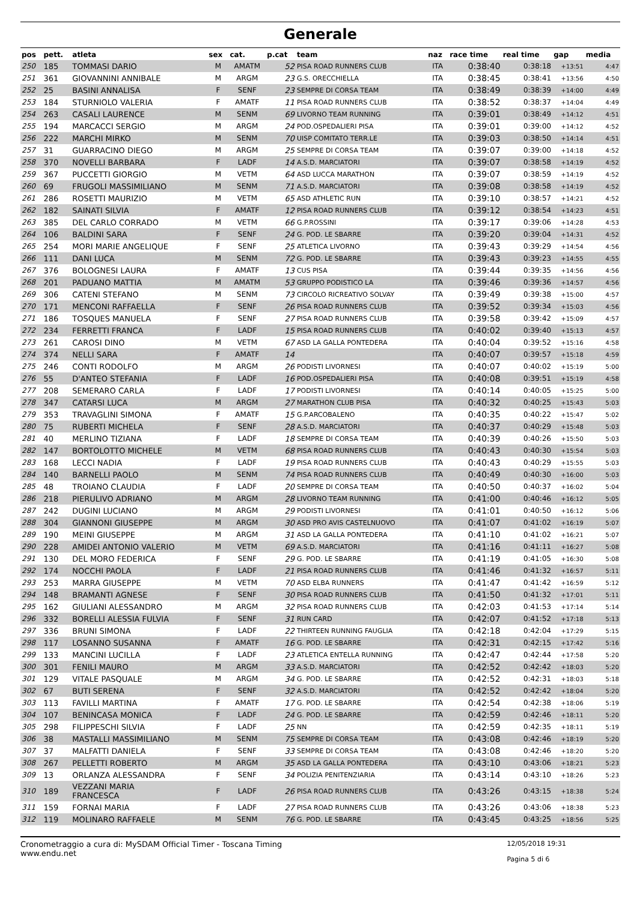Generale
| pos | pett. | atleta | sex | cat. | p.cat | team | naz | race time | real time | gap | media |
| --- | --- | --- | --- | --- | --- | --- | --- | --- | --- | --- | --- |
| 250 | 185 | TOMMASI DARIO | M | AMATM | 52 | PISA ROAD RUNNERS CLUB | ITA | 0:38:40 | 0:38:18 | +13:51 | 4:47 |
| 251 | 361 | GIOVANNINI ANNIBALE | M | ARGM | 23 | G.S. ORECCHIELLA | ITA | 0:38:45 | 0:38:41 | +13:56 | 4:50 |
| 252 | 25 | BASINI ANNALISA | F | SENF | 23 | SEMPRE DI CORSA TEAM | ITA | 0:38:49 | 0:38:39 | +14:00 | 4:49 |
| 253 | 184 | STURNIOLO VALERIA | F | AMATF | 11 | PISA ROAD RUNNERS CLUB | ITA | 0:38:52 | 0:38:37 | +14:04 | 4:49 |
| 254 | 263 | CASALI LAURENCE | M | SENM | 69 | LIVORNO TEAM RUNNING | ITA | 0:39:01 | 0:38:49 | +14:12 | 4:51 |
| 255 | 194 | MARCACCI SERGIO | M | ARGM | 24 | POD.OSPEDALIERI PISA | ITA | 0:39:01 | 0:39:00 | +14:12 | 4:52 |
| 256 | 222 | MARCHI MIRKO | M | SENM | 70 | UISP COMITATO TERR.LE | ITA | 0:39:03 | 0:38:50 | +14:14 | 4:51 |
| 257 | 31 | GUARRACINO DIEGO | M | ARGM | 25 | SEMPRE DI CORSA TEAM | ITA | 0:39:07 | 0:39:00 | +14:18 | 4:52 |
| 258 | 370 | NOVELLI BARBARA | F | LADF | 14 | A.S.D. MARCIATORI | ITA | 0:39:07 | 0:38:58 | +14:19 | 4:52 |
| 259 | 367 | PUCCETTI GIORGIO | M | VETM | 64 | ASD LUCCA MARATHON | ITA | 0:39:07 | 0:38:59 | +14:19 | 4:52 |
| 260 | 69 | FRUGOLI MASSIMILIANO | M | SENM | 71 | A.S.D. MARCIATORI | ITA | 0:39:08 | 0:38:58 | +14:19 | 4:52 |
| 261 | 286 | ROSETTI MAURIZIO | M | VETM | 65 | ASD ATHLETIC RUN | ITA | 0:39:10 | 0:38:57 | +14:21 | 4:52 |
| 262 | 182 | SAINATI SILVIA | F | AMATF | 12 | PISA ROAD RUNNERS CLUB | ITA | 0:39:12 | 0:38:54 | +14:23 | 4:51 |
| 263 | 385 | DEL CARLO CORRADO | M | VETM | 66 | G.P.ROSSINI | ITA | 0:39:17 | 0:39:06 | +14:28 | 4:53 |
| 264 | 106 | BALDINI SARA | F | SENF | 24 | G. POD. LE SBARRE | ITA | 0:39:20 | 0:39:04 | +14:31 | 4:52 |
| 265 | 254 | MORI MARIE ANGELIQUE | F | SENF | 25 | ATLETICA LIVORNO | ITA | 0:39:43 | 0:39:29 | +14:54 | 4:56 |
| 266 | 111 | DANI LUCA | M | SENM | 72 | G. POD. LE SBARRE | ITA | 0:39:43 | 0:39:23 | +14:55 | 4:55 |
| 267 | 376 | BOLOGNESI LAURA | F | AMATF | 13 | CUS PISA | ITA | 0:39:44 | 0:39:35 | +14:56 | 4:56 |
| 268 | 201 | PADUANO MATTIA | M | AMATM | 53 | GRUPPO PODISTICO LA | ITA | 0:39:46 | 0:39:36 | +14:57 | 4:56 |
| 269 | 306 | CATENI STEFANO | M | SENM | 73 | CIRCOLO RICREATIVO SOLVAY | ITA | 0:39:49 | 0:39:38 | +15:00 | 4:57 |
| 270 | 171 | MENCONI RAFFAELLA | F | SENF | 26 | PISA ROAD RUNNERS CLUB | ITA | 0:39:52 | 0:39:34 | +15:03 | 4:56 |
| 271 | 186 | TOSQUES MANUELA | F | SENF | 27 | PISA ROAD RUNNERS CLUB | ITA | 0:39:58 | 0:39:42 | +15:09 | 4:57 |
| 272 | 234 | FERRETTI FRANCA | F | LADF | 15 | PISA ROAD RUNNERS CLUB | ITA | 0:40:02 | 0:39:40 | +15:13 | 4:57 |
| 273 | 261 | CAROSI DINO | M | VETM | 67 | ASD LA GALLA PONTEDERA | ITA | 0:40:04 | 0:39:52 | +15:16 | 4:58 |
| 274 | 374 | NELLI SARA | F | AMATF | 14 | | ITA | 0:40:07 | 0:39:57 | +15:18 | 4:59 |
| 275 | 246 | CONTI RODOLFO | M | ARGM | 26 | PODISTI LIVORNESI | ITA | 0:40:07 | 0:40:02 | +15:19 | 5:00 |
| 276 | 55 | D'ANTEO STEFANIA | F | LADF | 16 | POD.OSPEDALIERI PISA | ITA | 0:40:08 | 0:39:51 | +15:19 | 4:58 |
| 277 | 208 | SEMERARO CARLA | F | LADF | 17 | PODISTI LIVORNESI | ITA | 0:40:14 | 0:40:05 | +15:25 | 5:00 |
| 278 | 347 | CATARSI LUCA | M | ARGM | 27 | MARATHON CLUB PISA | ITA | 0:40:32 | 0:40:25 | +15:43 | 5:03 |
| 279 | 353 | TRAVAGLINI SIMONA | F | AMATF | 15 | G.P.ARCOBALENO | ITA | 0:40:35 | 0:40:22 | +15:47 | 5:02 |
| 280 | 75 | RUBERTI MICHELA | F | SENF | 28 | A.S.D. MARCIATORI | ITA | 0:40:37 | 0:40:29 | +15:48 | 5:03 |
| 281 | 40 | MERLINO TIZIANA | F | LADF | 18 | SEMPRE DI CORSA TEAM | ITA | 0:40:39 | 0:40:26 | +15:50 | 5:03 |
| 282 | 147 | BORTOLOTTO MICHELE | M | VETM | 68 | PISA ROAD RUNNERS CLUB | ITA | 0:40:43 | 0:40:30 | +15:54 | 5:03 |
| 283 | 168 | LECCI NADIA | F | LADF | 19 | PISA ROAD RUNNERS CLUB | ITA | 0:40:43 | 0:40:29 | +15:55 | 5:03 |
| 284 | 140 | BARNELLI PAOLO | M | SENM | 74 | PISA ROAD RUNNERS CLUB | ITA | 0:40:49 | 0:40:30 | +16:00 | 5:03 |
| 285 | 48 | TROIANO CLAUDIA | F | LADF | 20 | SEMPRE DI CORSA TEAM | ITA | 0:40:50 | 0:40:37 | +16:02 | 5:04 |
| 286 | 218 | PIERULIVO ADRIANO | M | ARGM | 28 | LIVORNO TEAM RUNNING | ITA | 0:41:00 | 0:40:46 | +16:12 | 5:05 |
| 287 | 242 | DUGINI LUCIANO | M | ARGM | 29 | PODISTI LIVORNESI | ITA | 0:41:01 | 0:40:50 | +16:12 | 5:06 |
| 288 | 304 | GIANNONI GIUSEPPE | M | ARGM | 30 | ASD PRO AVIS CASTELNUOVO | ITA | 0:41:07 | 0:41:02 | +16:19 | 5:07 |
| 289 | 190 | MEINI GIUSEPPE | M | ARGM | 31 | ASD LA GALLA PONTEDERA | ITA | 0:41:10 | 0:41:02 | +16:21 | 5:07 |
| 290 | 228 | AMIDEI ANTONIO VALERIO | M | VETM | 69 | A.S.D. MARCIATORI | ITA | 0:41:16 | 0:41:11 | +16:27 | 5:08 |
| 291 | 130 | DEL MORO FEDERICA | F | SENF | 29 | G. POD. LE SBARRE | ITA | 0:41:19 | 0:41:05 | +16:30 | 5:08 |
| 292 | 174 | NOCCHI PAOLA | F | LADF | 21 | PISA ROAD RUNNERS CLUB | ITA | 0:41:46 | 0:41:32 | +16:57 | 5:11 |
| 293 | 253 | MARRA GIUSEPPE | M | VETM | 70 | ASD ELBA RUNNERS | ITA | 0:41:47 | 0:41:42 | +16:59 | 5:12 |
| 294 | 148 | BRAMANTI AGNESE | F | SENF | 30 | PISA ROAD RUNNERS CLUB | ITA | 0:41:50 | 0:41:32 | +17:01 | 5:11 |
| 295 | 162 | GIULIANI ALESSANDRO | M | ARGM | 32 | PISA ROAD RUNNERS CLUB | ITA | 0:42:03 | 0:41:53 | +17:14 | 5:14 |
| 296 | 332 | BORELLI ALESSIA FULVIA | F | SENF | 31 | RUN CARD | ITA | 0:42:07 | 0:41:52 | +17:18 | 5:13 |
| 297 | 336 | BRUNI SIMONA | F | LADF | 22 | THIRTEEN RUNNING FAUGLIA | ITA | 0:42:18 | 0:42:04 | +17:29 | 5:15 |
| 298 | 117 | LOSANNO SUSANNA | F | AMATF | 16 | G. POD. LE SBARRE | ITA | 0:42:31 | 0:42:15 | +17:42 | 5:16 |
| 299 | 133 | MANCINI LUCILLA | F | LADF | 23 | ATLETICA ENTELLA RUNNING | ITA | 0:42:47 | 0:42:44 | +17:58 | 5:20 |
| 300 | 301 | FENILI MAURO | M | ARGM | 33 | A.S.D. MARCIATORI | ITA | 0:42:52 | 0:42:42 | +18:03 | 5:20 |
| 301 | 129 | VITALE PASQUALE | M | ARGM | 34 | G. POD. LE SBARRE | ITA | 0:42:52 | 0:42:31 | +18:03 | 5:18 |
| 302 | 67 | BUTI SERENA | F | SENF | 32 | A.S.D. MARCIATORI | ITA | 0:42:52 | 0:42:42 | +18:04 | 5:20 |
| 303 | 113 | FAVILLI MARTINA | F | AMATF | 17 | G. POD. LE SBARRE | ITA | 0:42:54 | 0:42:38 | +18:06 | 5:19 |
| 304 | 107 | BENINCASA MONICA | F | LADF | 24 | G. POD. LE SBARRE | ITA | 0:42:59 | 0:42:46 | +18:11 | 5:20 |
| 305 | 298 | FILIPPESCHI SILVIA | F | LADF | 25 | NN | ITA | 0:42:59 | 0:42:35 | +18:11 | 5:19 |
| 306 | 38 | MASTALLI MASSIMILIANO | M | SENM | 75 | SEMPRE DI CORSA TEAM | ITA | 0:43:08 | 0:42:46 | +18:19 | 5:20 |
| 307 | 37 | MALFATTI DANIELA | F | SENF | 33 | SEMPRE DI CORSA TEAM | ITA | 0:43:08 | 0:42:46 | +18:20 | 5:20 |
| 308 | 267 | PELLETTI ROBERTO | M | ARGM | 35 | ASD LA GALLA PONTEDERA | ITA | 0:43:10 | 0:43:06 | +18:21 | 5:23 |
| 309 | 13 | ORLANZA ALESSANDRA | F | SENF | 34 | POLIZIA PENITENZIARIA | ITA | 0:43:14 | 0:43:10 | +18:26 | 5:23 |
| 310 | 189 | VEZZANI MARIA FRANCESCA | F | LADF | 26 | PISA ROAD RUNNERS CLUB | ITA | 0:43:26 | 0:43:15 | +18:38 | 5:24 |
| 311 | 159 | FORNAI MARIA | F | LADF | 27 | PISA ROAD RUNNERS CLUB | ITA | 0:43:26 | 0:43:06 | +18:38 | 5:23 |
| 312 | 119 | MOLINARO RAFFAELE | M | SENM | 76 | G. POD. LE SBARRE | ITA | 0:43:45 | 0:43:25 | +18:56 | 5:25 |
Cronometraggio a cura di: MySDAM Official Timer - Toscana Timing
www.endu.net
12/05/2018 19:31
Pagina 5 di 6